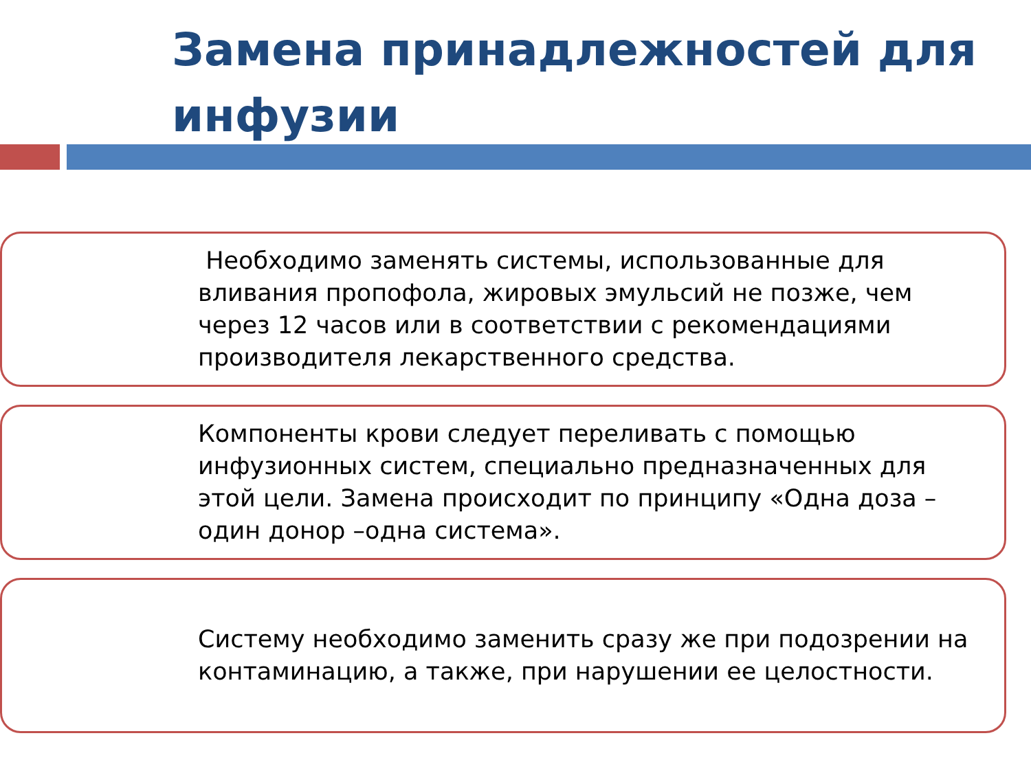Замена принадлежностей для инфузии
Необходимо заменять системы, использованные для вливания пропофола, жировых эмульсий не позже, чем через 12 часов или в соответствии с рекомендациями производителя лекарственного средства.
Компоненты крови следует переливать с помощью инфузионных систем, специально предназначенных для этой цели. Замена происходит по принципу «Одна доза –один донор –одна система».
Систему необходимо заменить сразу же при подозрении на контаминацию, а также, при нарушении ее целостности.